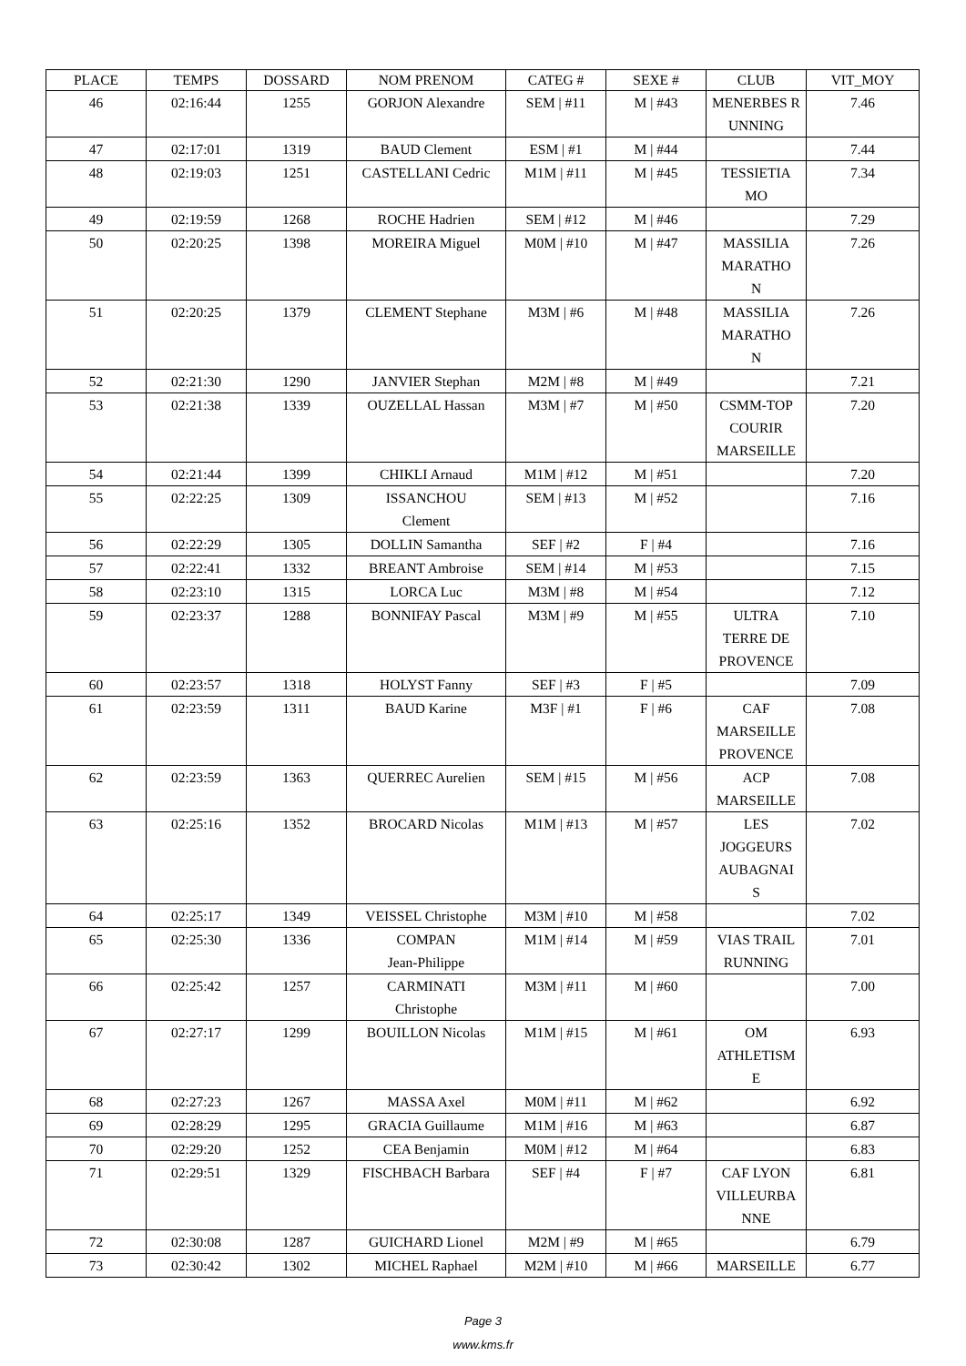| PLACE | TEMPS | DOSSARD | NOM PRENOM | CATEG # | SEXE # | CLUB | VIT_MOY |
| --- | --- | --- | --- | --- | --- | --- | --- |
| 46 | 02:16:44 | 1255 | GORJON Alexandre | SEM / #11 | M / #43 | MENERBES RUNNING | 7.46 |
| 47 | 02:17:01 | 1319 | BAUD Clement | ESM / #1 | M / #44 | | 7.44 |
| 48 | 02:19:03 | 1251 | CASTELLANI Cedric | M1M / #11 | M / #45 | TESSIETIA MO | 7.34 |
| 49 | 02:19:59 | 1268 | ROCHE Hadrien | SEM / #12 | M / #46 | | 7.29 |
| 50 | 02:20:25 | 1398 | MOREIRA Miguel | M0M / #10 | M / #47 | MASSILIA MARATHO N | 7.26 |
| 51 | 02:20:25 | 1379 | CLEMENT Stephane | M3M / #6 | M / #48 | MASSILIA MARATHO N | 7.26 |
| 52 | 02:21:30 | 1290 | JANVIER Stephan | M2M / #8 | M / #49 | | 7.21 |
| 53 | 02:21:38 | 1339 | OUZELLAL Hassan | M3M / #7 | M / #50 | CSMM-TOP COURIR MARSEILLE | 7.20 |
| 54 | 02:21:44 | 1399 | CHIKLI Arnaud | M1M / #12 | M / #51 | | 7.20 |
| 55 | 02:22:25 | 1309 | ISSANCHOU Clement | SEM / #13 | M / #52 | | 7.16 |
| 56 | 02:22:29 | 1305 | DOLLIN Samantha | SEF / #2 | F / #4 | | 7.16 |
| 57 | 02:22:41 | 1332 | BREANT Ambroise | SEM / #14 | M / #53 | | 7.15 |
| 58 | 02:23:10 | 1315 | LORCA Luc | M3M / #8 | M / #54 | | 7.12 |
| 59 | 02:23:37 | 1288 | BONNIFAY Pascal | M3M / #9 | M / #55 | ULTRA TERRE DE PROVENCE | 7.10 |
| 60 | 02:23:57 | 1318 | HOLYST Fanny | SEF / #3 | F / #5 | | 7.09 |
| 61 | 02:23:59 | 1311 | BAUD Karine | M3F / #1 | F / #6 | CAF MARSEILLE PROVENCE | 7.08 |
| 62 | 02:23:59 | 1363 | QUERREC Aurelien | SEM / #15 | M / #56 | ACP MARSEILLE | 7.08 |
| 63 | 02:25:16 | 1352 | BROCARD Nicolas | M1M / #13 | M / #57 | LES JOGGEURS AUBAGNAI S | 7.02 |
| 64 | 02:25:17 | 1349 | VEISSEL Christophe | M3M / #10 | M / #58 | | 7.02 |
| 65 | 02:25:30 | 1336 | COMPAN Jean-Philippe | M1M / #14 | M / #59 | VIAS TRAIL RUNNING | 7.01 |
| 66 | 02:25:42 | 1257 | CARMINATI Christophe | M3M / #11 | M / #60 | | 7.00 |
| 67 | 02:27:17 | 1299 | BOUILLON Nicolas | M1M / #15 | M / #61 | OM ATHLETISM E | 6.93 |
| 68 | 02:27:23 | 1267 | MASSA Axel | M0M / #11 | M / #62 | | 6.92 |
| 69 | 02:28:29 | 1295 | GRACIA Guillaume | M1M / #16 | M / #63 | | 6.87 |
| 70 | 02:29:20 | 1252 | CEA Benjamin | M0M / #12 | M / #64 | | 6.83 |
| 71 | 02:29:51 | 1329 | FISCHBACH Barbara | SEF / #4 | F / #7 | CAF LYON VILLEURBA NNE | 6.81 |
| 72 | 02:30:08 | 1287 | GUICHARD Lionel | M2M / #9 | M / #65 | | 6.79 |
| 73 | 02:30:42 | 1302 | MICHEL Raphael | M2M / #10 | M / #66 | MARSEILLE | 6.77 |
Page 3
www.kms.fr